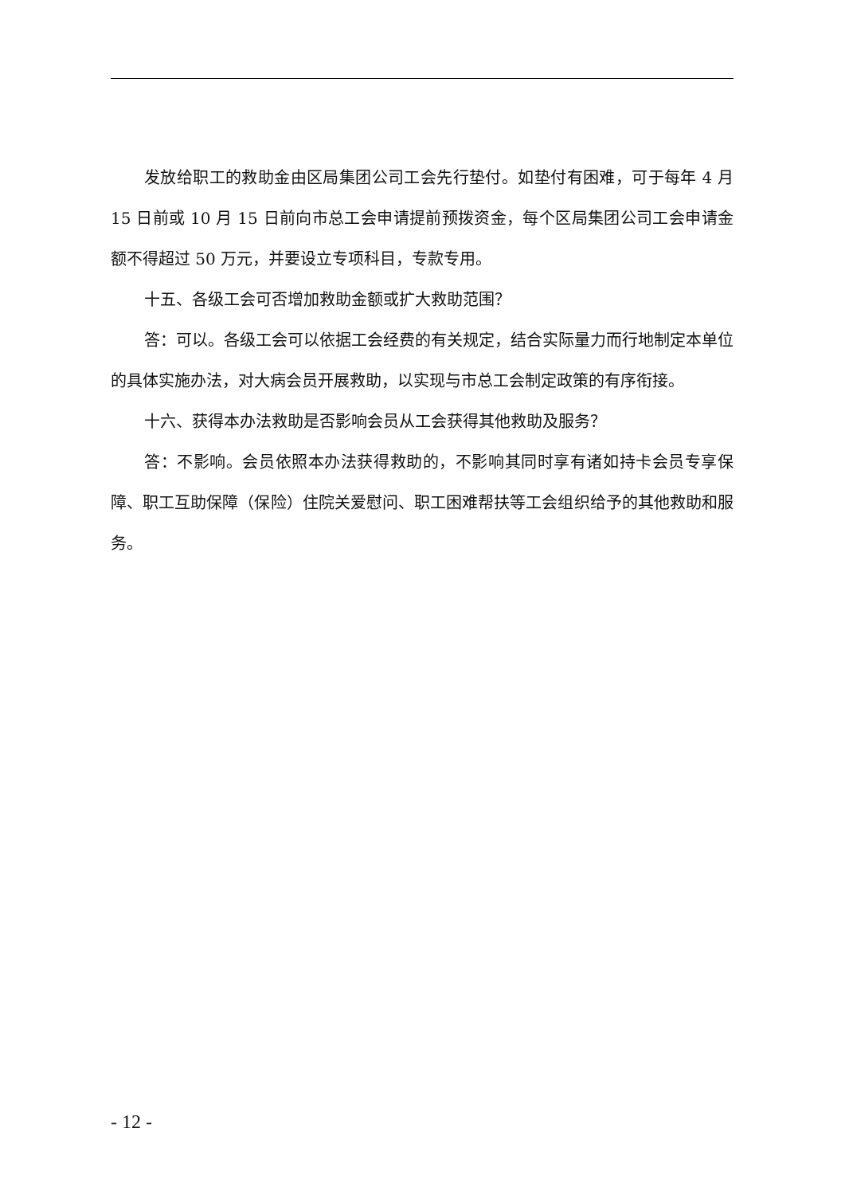发放给职工的救助金由区局集团公司工会先行垫付。如垫付有困难，可于每年 4 月 15 日前或 10 月 15 日前向市总工会申请提前预拨资金，每个区局集团公司工会申请金额不得超过 50 万元，并要设立专项科目，专款专用。
十五、各级工会可否增加救助金额或扩大救助范围？
答：可以。各级工会可以依据工会经费的有关规定，结合实际量力而行地制定本单位的具体实施办法，对大病会员开展救助，以实现与市总工会制定政策的有序衔接。
十六、获得本办法救助是否影响会员从工会获得其他救助及服务？
答：不影响。会员依照本办法获得救助的，不影响其同时享有诸如持卡会员专享保障、职工互助保障（保险）住院关爱慰问、职工困难帮扶等工会组织给予的其他救助和服务。
- 12 -